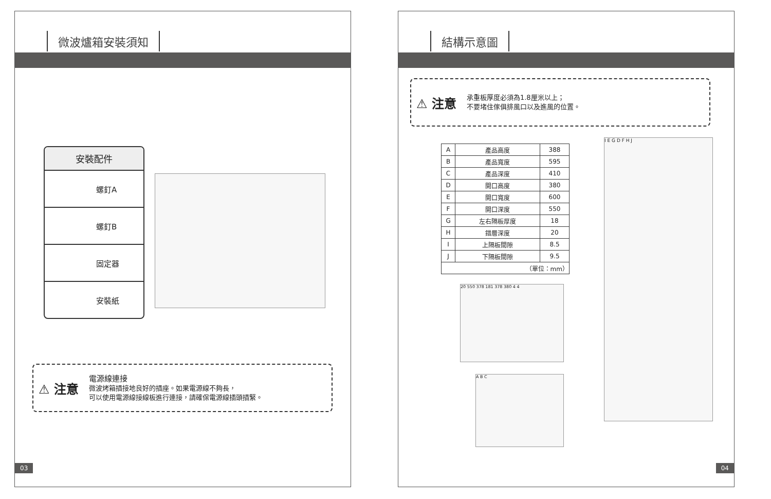微波爐箱安裝須知
安裝配件
螺釘A
螺釘B
固定器
安裝紙
⚠ 注意
電源線連接
微波烤箱插接地良好的插座。如果電源線不夠長，
可以使用電源線接線板進行連接，請確保電源線插頭插緊。
03
結構示意圖
⚠ 注意
承重板厚度必須為1.8厘米以上；
不要堵住傢俱排風口以及進風的位置。
| A | 產品高度 | 388 |
| B | 產品寬度 | 595 |
| C | 產品深度 | 410 |
| D | 開口高度 | 380 |
| E | 開口寬度 | 600 |
| F | 開口深度 | 550 |
| G | 左右隔板厚度 | 18 |
| H | 錯層深度 | 20 |
| I | 上隔板間隙 | 8.5 |
| J | 下隔板間隙 | 9.5 |
| （單位：mm） | | |
20 550 378 181 378 380 4 4
A B C
I E G D F H J
04